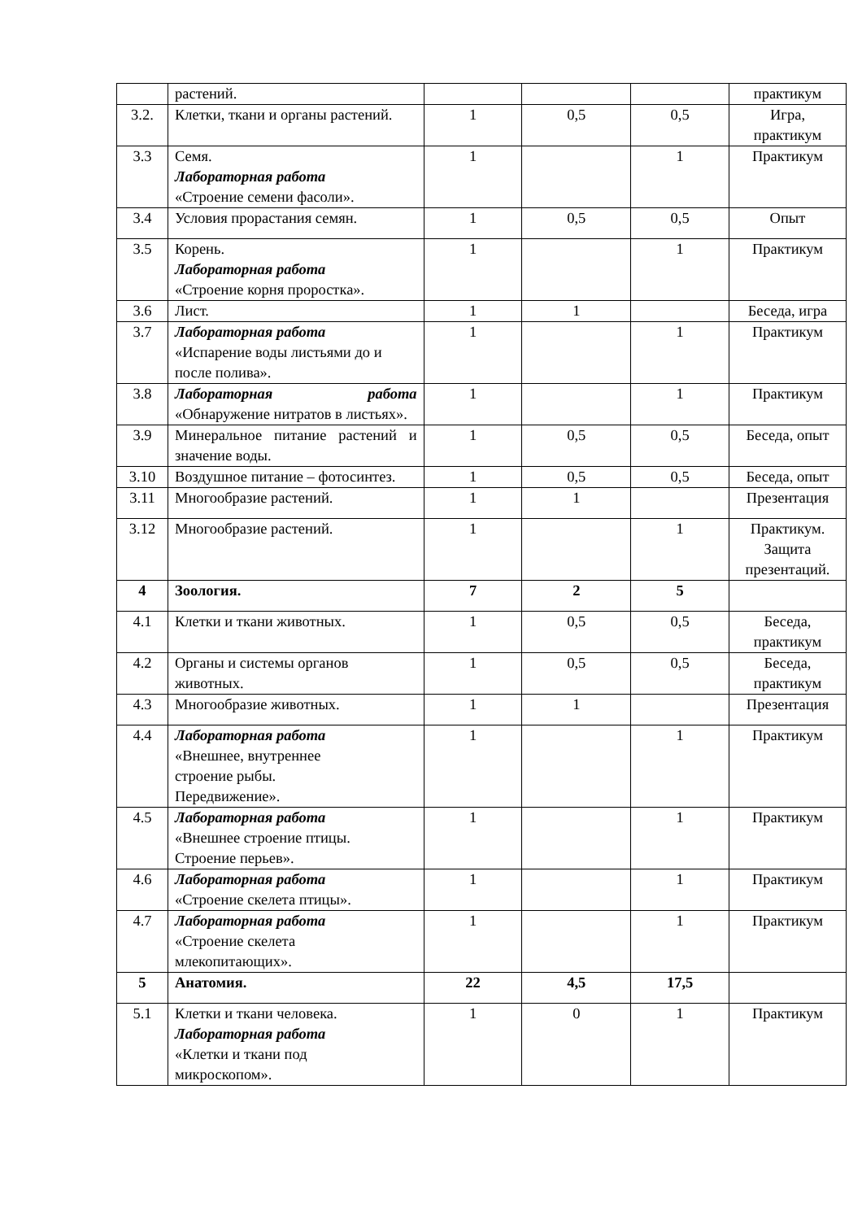| | растений. | | | | практикум |
| 3.2. | Клетки, ткани и органы растений. | 1 | 0,5 | 0,5 | Игра, практикум |
| 3.3 | Семя. Лабораторная работа «Строение семени фасоли». | 1 | | 1 | Практикум |
| 3.4 | Условия прорастания семян. | 1 | 0,5 | 0,5 | Опыт |
| 3.5 | Корень. Лабораторная работа «Строение корня проростка». | 1 | | 1 | Практикум |
| 3.6 | Лист. | 1 | 1 | | Беседа, игра |
| 3.7 | Лабораторная работа «Испарение воды листьями до и после полива». | 1 | | 1 | Практикум |
| 3.8 | Лабораторная работа «Обнаружение нитратов в листьях». | 1 | | 1 | Практикум |
| 3.9 | Минеральное питание растений и значение воды. | 1 | 0,5 | 0,5 | Беседа, опыт |
| 3.10 | Воздушное питание – фотосинтез. | 1 | 0,5 | 0,5 | Беседа, опыт |
| 3.11 | Многообразие растений. | 1 | 1 | | Презентация |
| 3.12 | Многообразие растений. | 1 | | 1 | Практикум. Защита презентаций. |
| 4 | Зоология. | 7 | 2 | 5 | |
| 4.1 | Клетки и ткани животных. | 1 | 0,5 | 0,5 | Беседа, практикум |
| 4.2 | Органы и системы органов животных. | 1 | 0,5 | 0,5 | Беседа, практикум |
| 4.3 | Многообразие животных. | 1 | 1 | | Презентация |
| 4.4 | Лабораторная работа «Внешнее, внутреннее строение рыбы. Передвижение». | 1 | | 1 | Практикум |
| 4.5 | Лабораторная работа «Внешнее строение птицы. Строение перьев». | 1 | | 1 | Практикум |
| 4.6 | Лабораторная работа «Строение скелета птицы». | 1 | | 1 | Практикум |
| 4.7 | Лабораторная работа «Строение скелета млекопитающих». | 1 | | 1 | Практикум |
| 5 | Анатомия. | 22 | 4,5 | 17,5 | |
| 5.1 | Клетки и ткани человека. Лабораторная работа «Клетки и ткани под микроскопом». | 1 | 0 | 1 | Практикум |